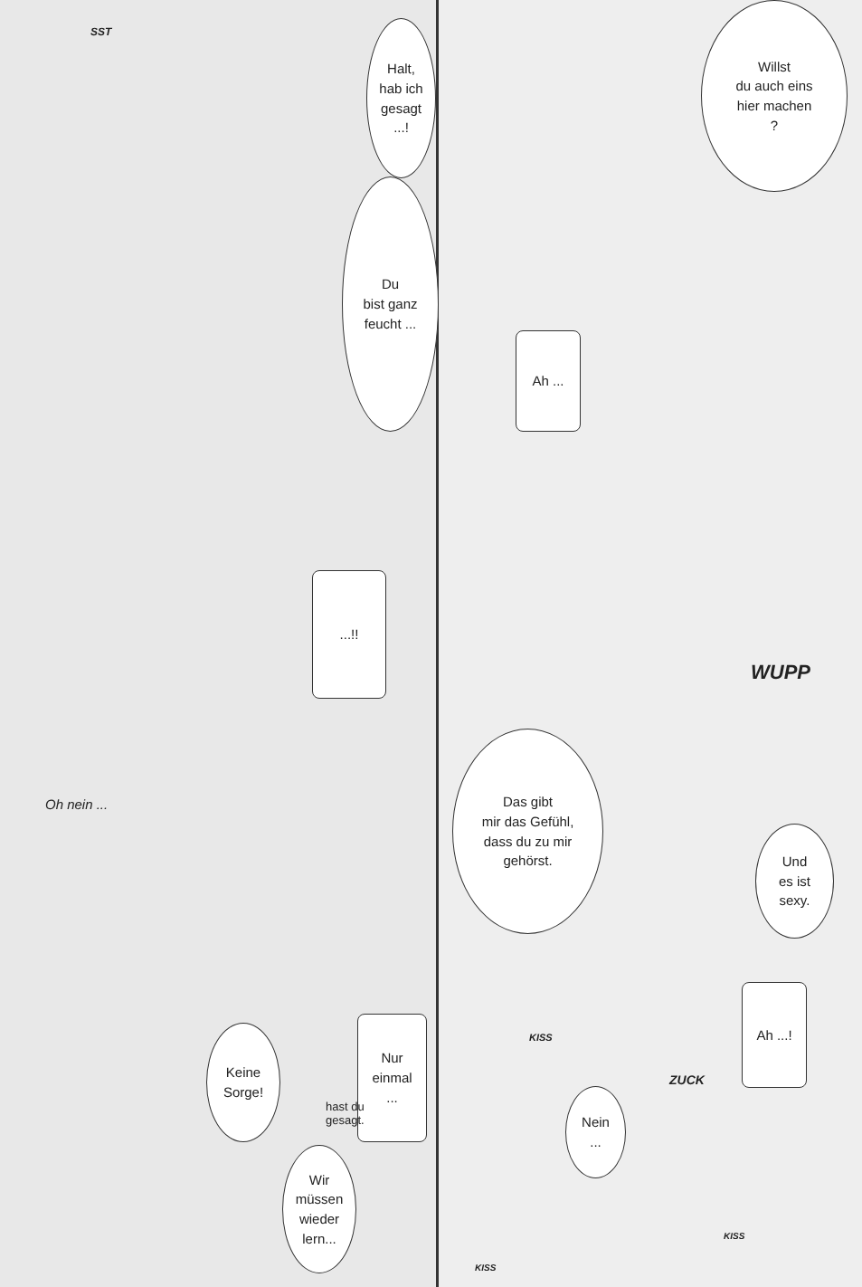SST
Halt,
hab ich
gesagt
...!
Du
bist ganz
feucht ...
...!!
Oh nein ...
Keine
Sorge!
Nur
einmal
...
hast du
gesagt.
Wir
müssen
wieder
lern...
Willst
du auch eins
hier machen
?
Ah ...
WUPP
Das gibt
mir das Gefühl,
dass du zu mir
gehörst.
Und
es ist
sexy.
KISS
Ah ...!
ZUCK
Nein
...
KISS
KISS